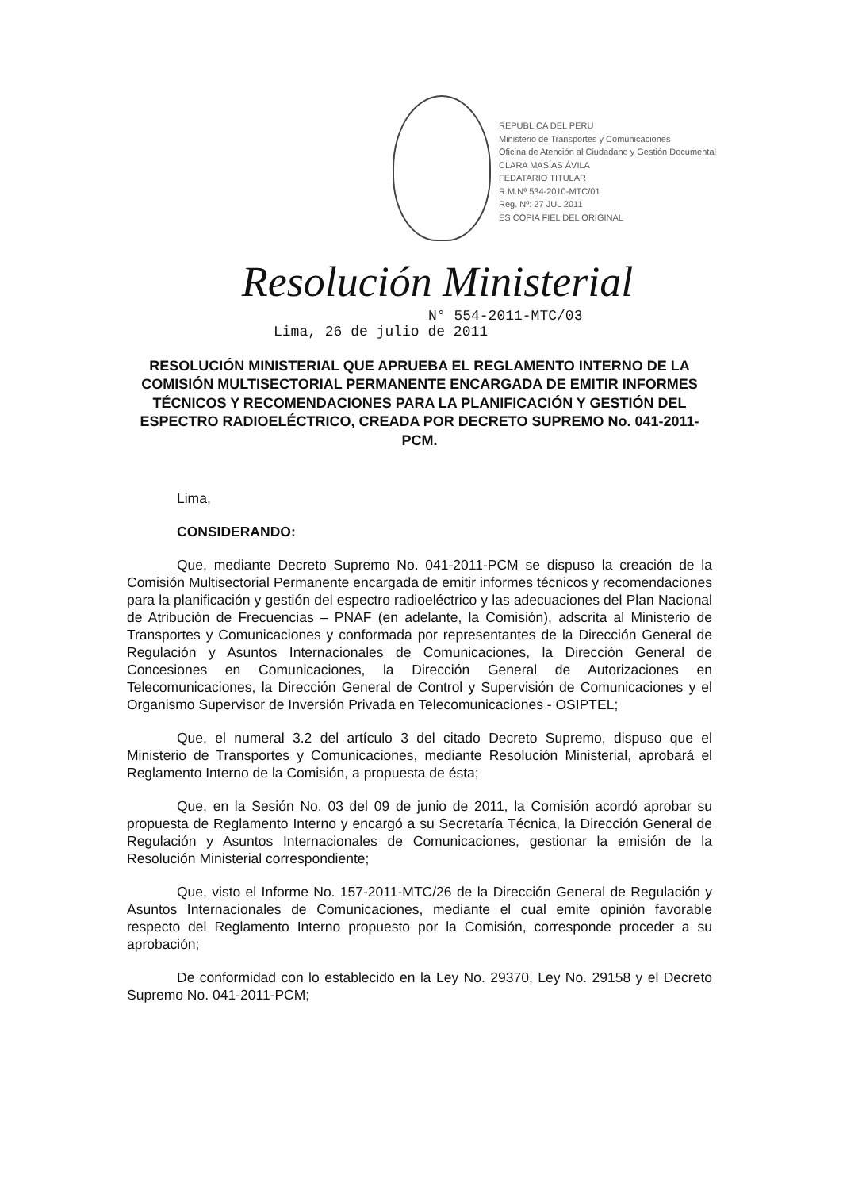REPUBLICA DEL PERU
Ministerio de Transportes y Comunicaciones
Oficina de Atención al Ciudadano y Gestión Documental
CLARA MASÍAS ÁVILA
FEDATARIO TITULAR
R.M.Nº 534-2010-MTC/01
Reg. Nº: 27 JUL 2011
ES COPIA FIEL DEL ORIGINAL
Resolución Ministerial
N° 554-2011-MTC/03
Lima, 26 de julio de 2011
RESOLUCIÓN MINISTERIAL QUE APRUEBA EL REGLAMENTO INTERNO DE LA COMISIÓN MULTISECTORIAL PERMANENTE ENCARGADA DE EMITIR INFORMES TÉCNICOS Y RECOMENDACIONES PARA LA PLANIFICACIÓN Y GESTIÓN DEL ESPECTRO RADIOELÉCTRICO, CREADA POR DECRETO SUPREMO No. 041-2011-PCM.
Lima,
CONSIDERANDO:
Que, mediante Decreto Supremo No. 041-2011-PCM se dispuso la creación de la Comisión Multisectorial Permanente encargada de emitir informes técnicos y recomendaciones para la planificación y gestión del espectro radioeléctrico y las adecuaciones del Plan Nacional de Atribución de Frecuencias – PNAF (en adelante, la Comisión), adscrita al Ministerio de Transportes y Comunicaciones y conformada por representantes de la Dirección General de Regulación y Asuntos Internacionales de Comunicaciones, la Dirección General de Concesiones en Comunicaciones, la Dirección General de Autorizaciones en Telecomunicaciones, la Dirección General de Control y Supervisión de Comunicaciones y el Organismo Supervisor de Inversión Privada en Telecomunicaciones - OSIPTEL;
Que, el numeral 3.2 del artículo 3 del citado Decreto Supremo, dispuso que el Ministerio de Transportes y Comunicaciones, mediante Resolución Ministerial, aprobará el Reglamento Interno de la Comisión, a propuesta de ésta;
Que, en la Sesión No. 03 del 09 de junio de 2011, la Comisión acordó aprobar su propuesta de Reglamento Interno y encargó a su Secretaría Técnica, la Dirección General de Regulación y Asuntos Internacionales de Comunicaciones, gestionar la emisión de la Resolución Ministerial correspondiente;
Que, visto el Informe No. 157-2011-MTC/26 de la Dirección General de Regulación y Asuntos Internacionales de Comunicaciones, mediante el cual emite opinión favorable respecto del Reglamento Interno propuesto por la Comisión, corresponde proceder a su aprobación;
De conformidad con lo establecido en la Ley No. 29370, Ley No. 29158 y el Decreto Supremo No. 041-2011-PCM;